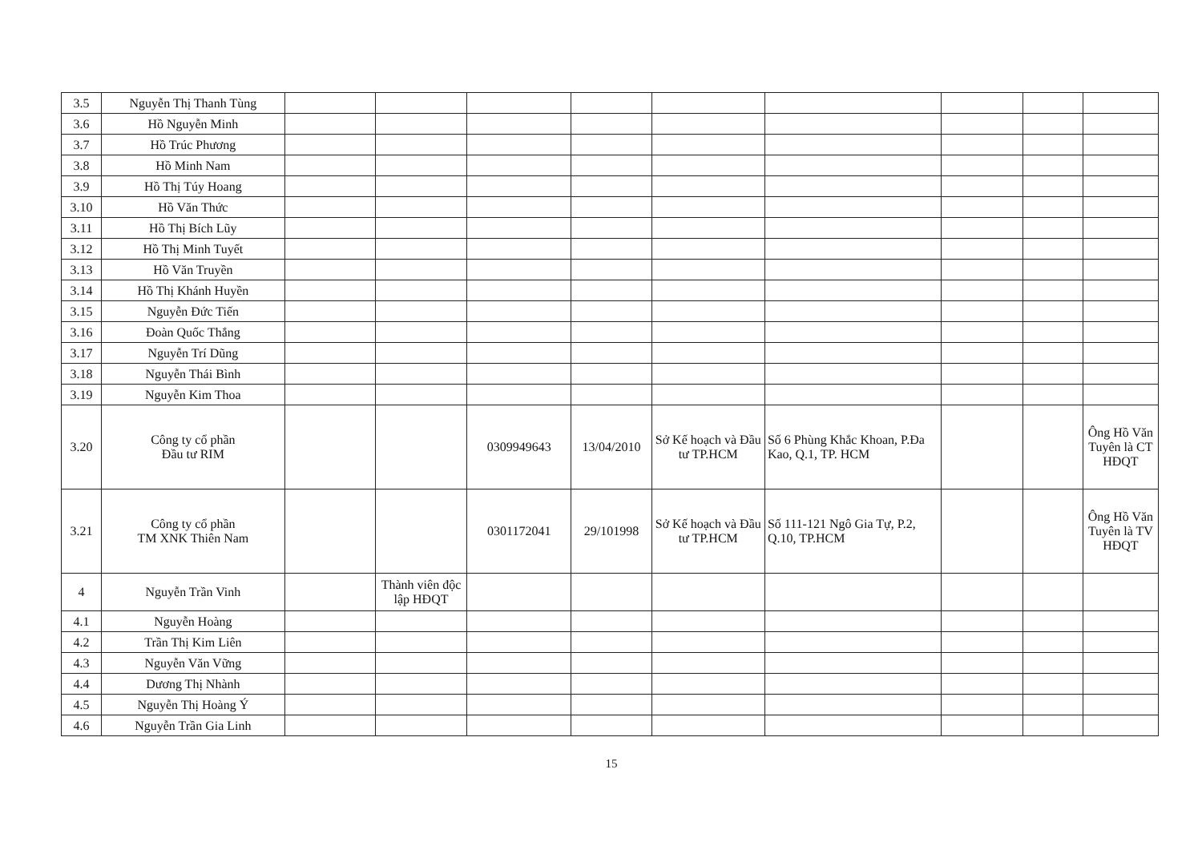| 3.5 | Nguyễn Thị Thanh Tùng | | | | | | | | | |
| 3.6 | Hồ Nguyễn Minh | | | | | | | | | |
| 3.7 | Hồ Trúc Phương | | | | | | | | | |
| 3.8 | Hồ Minh Nam | | | | | | | | | |
| 3.9 | Hồ Thị Túy Hoang | | | | | | | | | |
| 3.10 | Hồ Văn Thức | | | | | | | | | |
| 3.11 | Hồ Thị Bích Lũy | | | | | | | | | |
| 3.12 | Hồ Thị Minh Tuyết | | | | | | | | | |
| 3.13 | Hồ Văn Truyền | | | | | | | | | |
| 3.14 | Hồ Thị Khánh Huyền | | | | | | | | | |
| 3.15 | Nguyễn Đức Tiến | | | | | | | | | |
| 3.16 | Đoàn Quốc Thắng | | | | | | | | | |
| 3.17 | Nguyễn Trí Dũng | | | | | | | | | |
| 3.18 | Nguyễn Thái Bình | | | | | | | | | |
| 3.19 | Nguyễn Kim Thoa | | | | | | | | | |
| 3.20 | Công ty cổ phần Đầu tư RIM | | | 0309949643 | 13/04/2010 | Sở Kế hoạch và Đầu tư TP.HCM | Số 6 Phùng Khắc Khoan, P.Đa Kao, Q.1, TP. HCM | | | Ông Hồ Văn Tuyên là CT HĐQT |
| 3.21 | Công ty cổ phần TM XNK Thiên Nam | | | 0301172041 | 29/101998 | Sở Kế hoạch và Đầu tư TP.HCM | Số 111-121 Ngô Gia Tự, P.2, Q.10, TP.HCM | | | Ông Hồ Văn Tuyên là TV HĐQT |
| 4 | Nguyễn Trần Vinh | | Thành viên độc lập HĐQT | | | | | | | |
| 4.1 | Nguyễn Hoàng | | | | | | | | | |
| 4.2 | Trần Thị Kim Liên | | | | | | | | | |
| 4.3 | Nguyễn Văn Vững | | | | | | | | | |
| 4.4 | Dương Thị Nhành | | | | | | | | | |
| 4.5 | Nguyễn Thị Hoàng Ý | | | | | | | | | |
| 4.6 | Nguyễn Trần Gia Linh | | | | | | | | | |
15